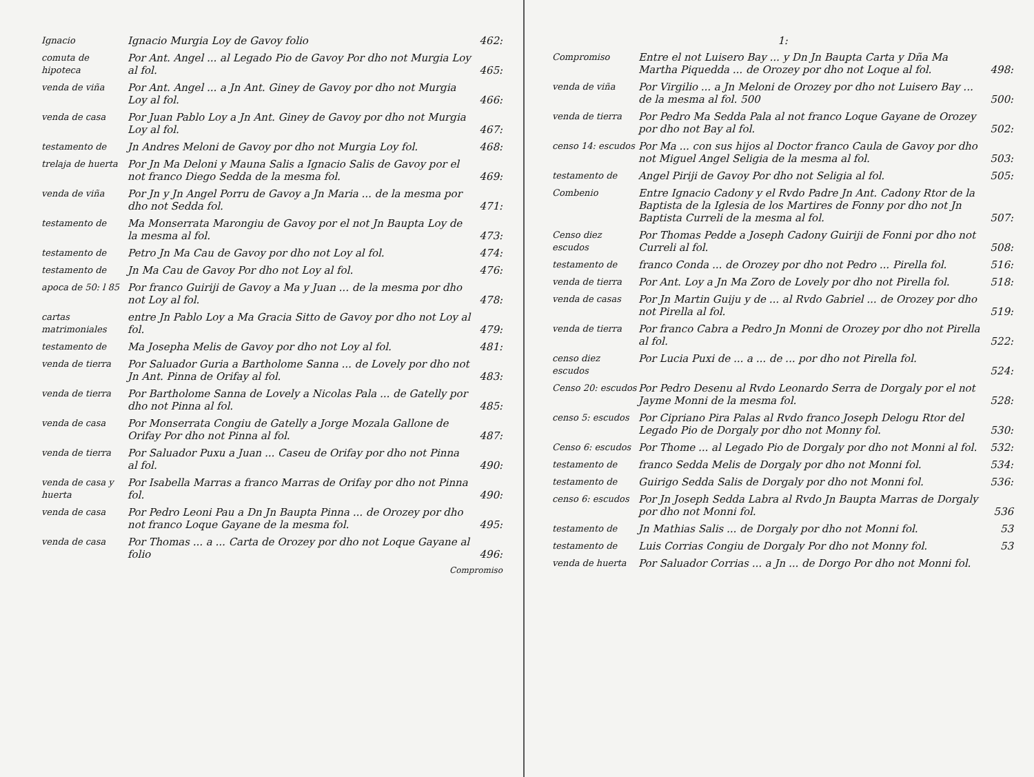Ignacio
Ignacio Murgia Loy de Gavoy folio
462:
comuta de hipoteca
Por Ant. Angel ... al Legado Pio de Gavoy Por dho not Murgia Loy al fol.
465:
venda de viña
Por Ant. Angel ... a Jn Ant. Giney de Gavoy por dho not Murgia Loy al fol.
466:
venda de casa
Por Juan Pablo Loy a Jn Ant. Giney de Gavoy por dho not Murgia Loy al fol.
467:
testamento de
Jn Andres Meloni de Gavoy por dho not Murgia Loy fol.
468:
trelaja de huerta
Por Jn Ma Deloni y Mauna Salis a Ignacio Salis de Gavoy por el not franco Diego Sedda de la mesma fol.
469:
venda de viña
Por Jn y Jn Angel Porru de Gavoy a Jn Maria ... de la mesma por dho not Sedda fol.
471:
testamento de
Ma Monserrata Marongiu de Gavoy por el not Jn Baupta Loy de la mesma al fol.
473:
testamento de
Petro Jn Ma Cau de Gavoy por dho not Loy al fol.
474:
testamento de
Jn Ma Cau de Gavoy Por dho not Loy al fol.
476:
apoca de 50: l 85
Por franco Guiriji de Gavoy a Ma y Juan ... de la mesma por dho not Loy al fol.
478:
cartas matrimoniales
entre Jn Pablo Loy a Ma Gracia Sitto de Gavoy por dho not Loy al fol.
479:
testamento de
Ma Josepha Melis de Gavoy por dho not Loy al fol.
481:
venda de tierra
Por Saluador Guria a Bartholome Sanna ... de Lovely por dho not Jn Ant. Pinna de Orifay al fol.
483:
venda de tierra
Por Bartholome Sanna de Lovely a Nicolas Pala ... de Gatelly por dho not Pinna al fol.
485:
venda de casa
Por Monserrata Congiu de Gatelly a Jorge Mozala Gallone de Orifay Por dho not Pinna al fol.
487:
venda de tierra
Por Saluador Puxu a Juan ... Caseu de Orifay por dho not Pinna al fol.
490:
venda de casa y huerta
Por Isabella Marras a franco Marras de Orifay por dho not Pinna fol.
490:
venda de casa
Por Pedro Leoni Pau a Dn Jn Baupta Pinna ... de Orozey por dho not franco Loque Gayane de la mesma fol.
495:
venda de casa
Por Thomas ... a ... Carta de Orozey por dho not Loque Gayane al folio
496:
Compromiso
1:
Compromiso
Entre el not Luisero Bay ... y Dn Jn Baupta Carta y Dña Ma Martha Piquedda ... de Orozey por dho not Loque al fol.
498:
venda de viña
Por Virgilio ... a Jn Meloni de Orozey por dho not Luisero Bay ... de la mesma al fol. 500
500:
venda de tierra
Por Pedro Ma Sedda Pala al not franco Loque Gayane de Orozey por dho not Bay al fol.
502:
censo 14: escudos
Por Ma ... con sus hijos al Doctor franco Caula de Gavoy por dho not Miguel Angel Seligia de la mesma al fol.
503:
testamento de
Angel Piriji de Gavoy Por dho not Seligia al fol.
505:
Combenio
Entre Ignacio Cadony y el Rvdo Padre Jn Ant. Cadony Rtor de la Baptista de la Iglesia de los Martires de Fonny por dho not Jn Baptista Curreli de la mesma al fol.
507:
Censo diez escudos
Por Thomas Pedde a Joseph Cadony Guiriji de Fonni por dho not Curreli al fol.
508:
testamento de
franco Conda ... de Orozey por dho not Pedro ... Pirella fol.
516:
venda de tierra
Por Ant. Loy a Jn Ma Zoro de Lovely por dho not Pirella fol.
518:
venda de casas
Por Jn Martin Guiju y de ... al Rvdo Gabriel ... de Orozey por dho not Pirella al fol.
519:
venda de tierra
Por franco Cabra a Pedro Jn Monni de Orozey por dho not Pirella al fol.
522:
censo diez escudos
Por Lucia Puxi de ... a ... de ... por dho not Pirella fol.
524:
Censo 20: escudos
Por Pedro Desenu al Rvdo Leonardo Serra de Dorgaly por el not Jayme Monni de la mesma fol.
528:
censo 5: escudos
Por Cipriano Pira Palas al Rvdo franco Joseph Delogu Rtor del Legado Pio de Dorgaly por dho not Monny fol.
530:
Censo 6: escudos
Por Thome ... al Legado Pio de Dorgaly por dho not Monni al fol.
532:
testamento de
franco Sedda Melis de Dorgaly por dho not Monni fol.
534:
testamento de
Guirigo Sedda Salis de Dorgaly por dho not Monni fol.
536:
censo 6: escudos
Por Jn Joseph Sedda Labra al Rvdo Jn Baupta Marras de Dorgaly por dho not Monni fol.
536
testamento de
Jn Mathias Salis ... de Dorgaly por dho not Monni fol.
53
testamento de
Luis Corrias Congiu de Dorgaly Por dho not Monny fol.
53
venda de huerta
Por Saluador Corrias ... a Jn ... de Dorgo Por dho not Monni fol.